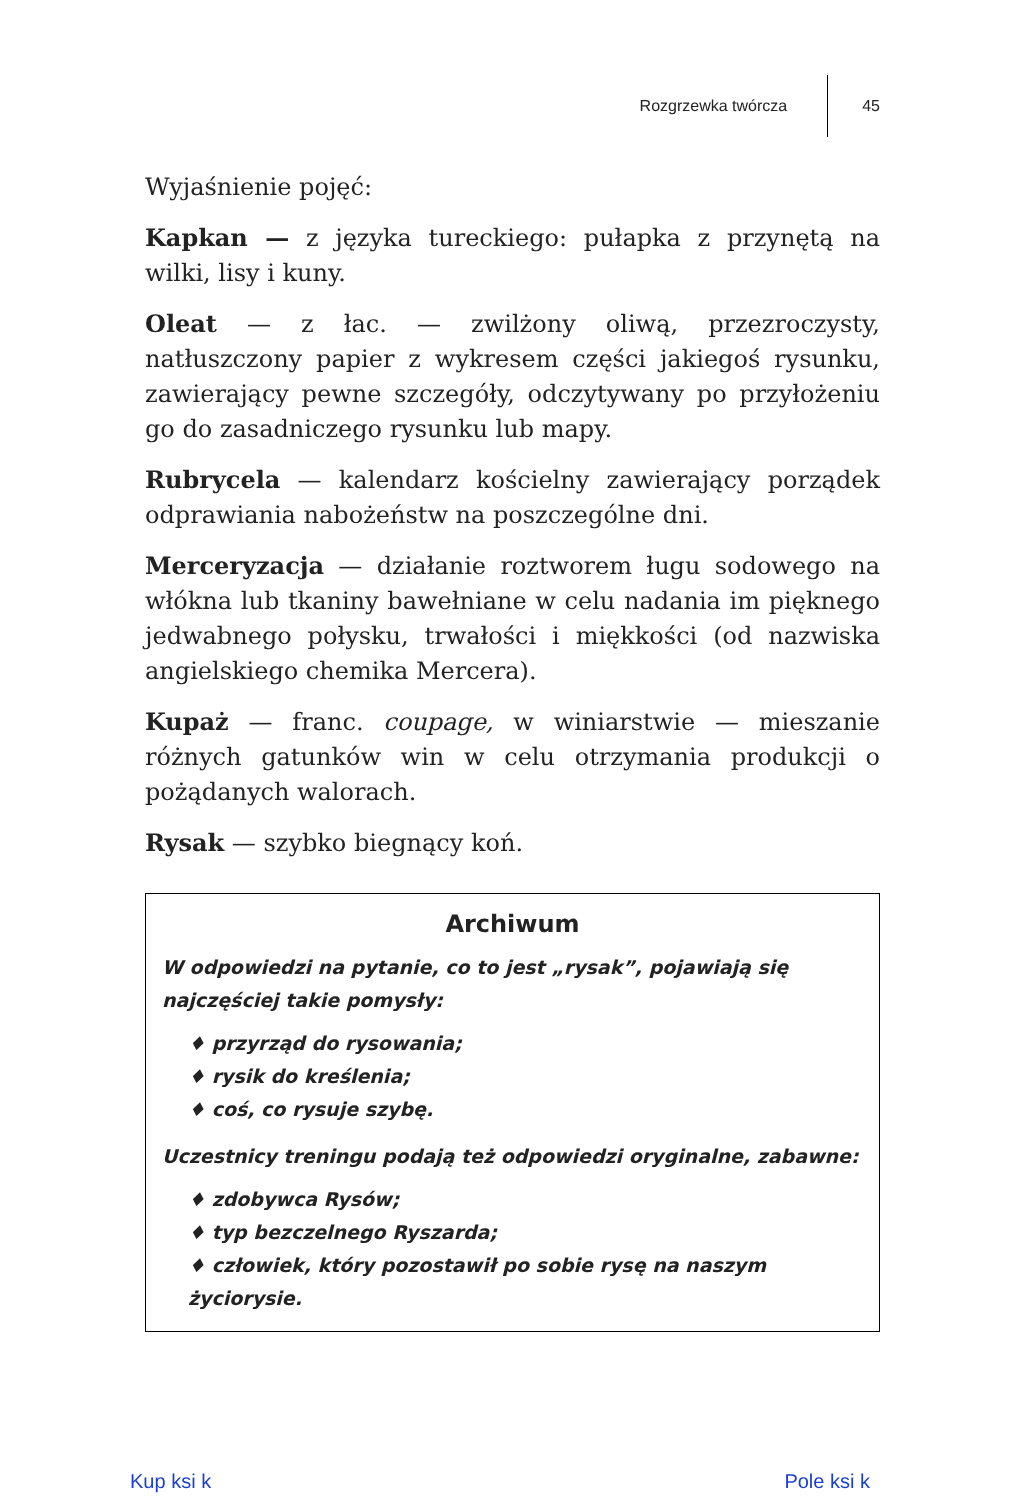Rozgrzewka twórcza 45
Wyjaśnienie pojęć:
Kapkan — z języka tureckiego: pułapka z przynętą na wilki, lisy i kuny.
Oleat — z łac. — zwilżony oliwą, przezroczysty, natłuszczony papier z wykresem części jakiegoś rysunku, zawierający pewne szczegóły, odczytywany po przyłożeniu go do zasadniczego rysunku lub mapy.
Rubrycela — kalendarz kościelny zawierający porządek odprawiania nabożeństw na poszczególne dni.
Merceryzacja — działanie roztworem ługu sodowego na włókna lub tkaniny bawełniane w celu nadania im pięknego jedwabnego połysku, trwałości i miękkości (od nazwiska angielskiego chemika Mercera).
Kupaż — franc. coupage, w winiarstwie — mieszanie różnych gatunków win w celu otrzymania produkcji o pożądanych walorach.
Rysak — szybko biegnący koń.
Archiwum
W odpowiedzi na pytanie, co to jest „rysak”, pojawiają się najczęściej takie pomysły:
♦ przyrząd do rysowania;
♦ rysik do kreślenia;
♦ coś, co rysuje szybę.
Uczestnicy treningu podają też odpowiedzi oryginalne, zabawne:
♦ zdobywca Rysów;
♦ typ bezczelnego Ryszarda;
♦ człowiek, który pozostawił po sobie rysę na naszym życiorysie.
Kup ksi k Pole ksi k